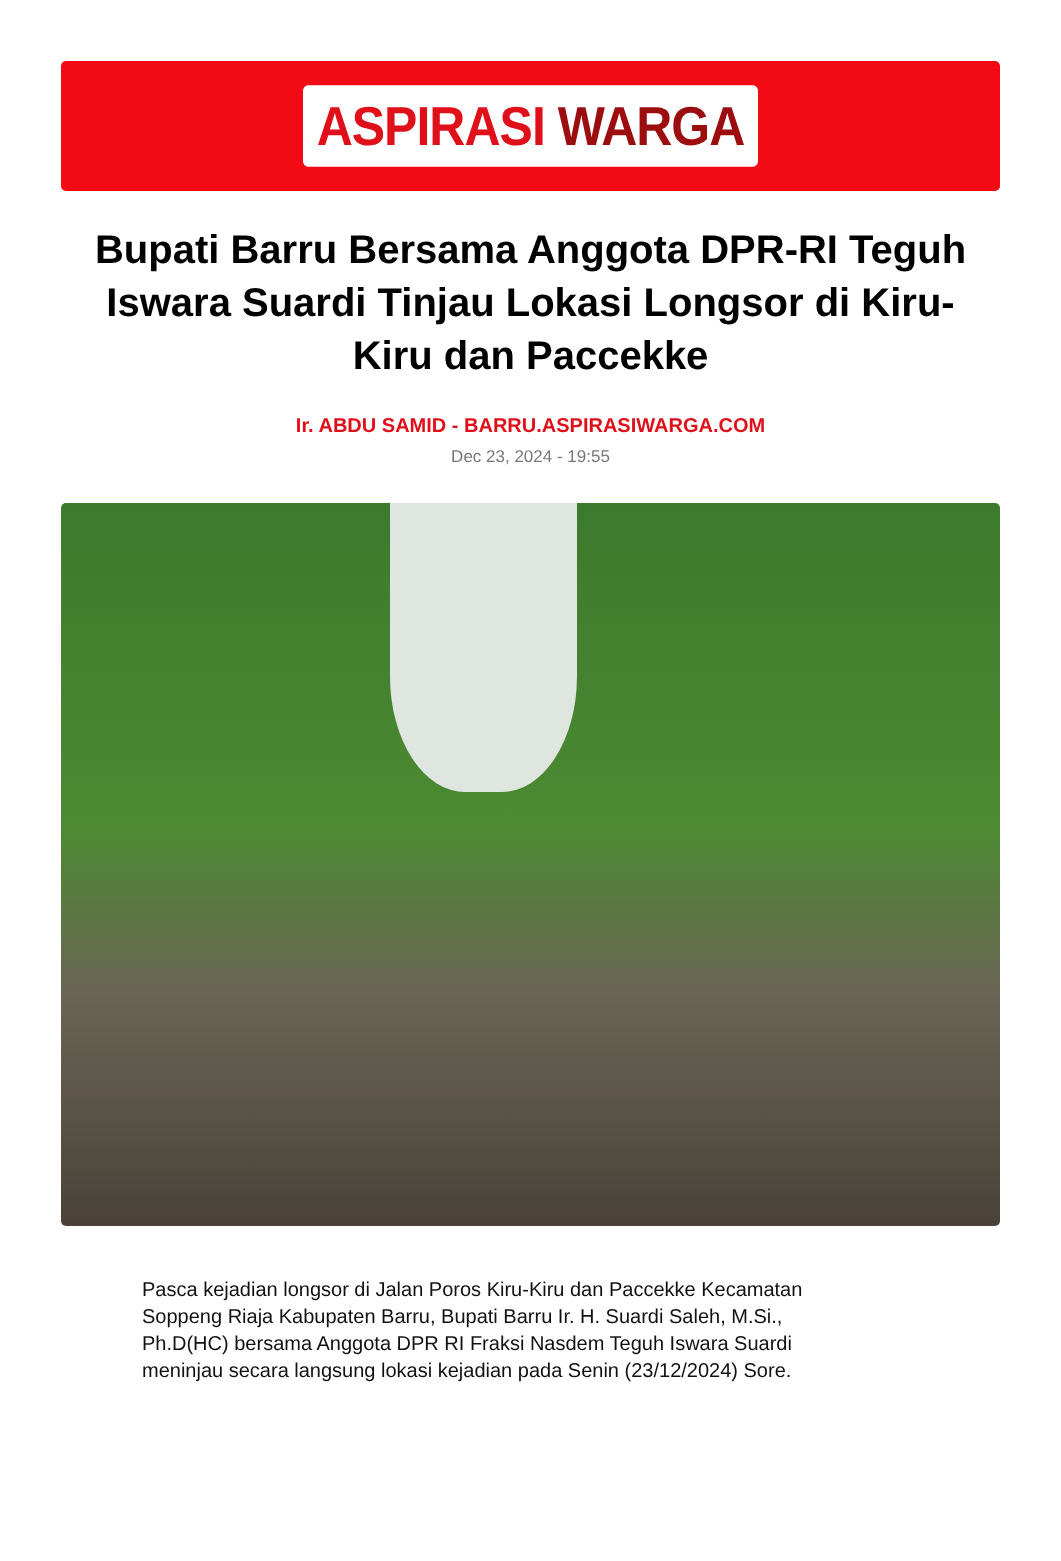ASPIRASI WARGA
Bupati Barru Bersama Anggota DPR-RI Teguh Iswara Suardi Tinjau Lokasi Longsor di Kiru-Kiru dan Paccekke
Ir. ABDU SAMID - BARRU.ASPIRASIWARGA.COM
Dec 23, 2024 - 19:55
Pasca kejadian longsor di Jalan Poros Kiru-Kiru dan Paccekke Kecamatan Soppeng Riaja Kabupaten Barru, Bupati Barru Ir. H. Suardi Saleh, M.Si., Ph.D(HC) bersama Anggota DPR RI Fraksi Nasdem Teguh Iswara Suardi meninjau secara langsung lokasi kejadian pada Senin (23/12/2024) Sore.